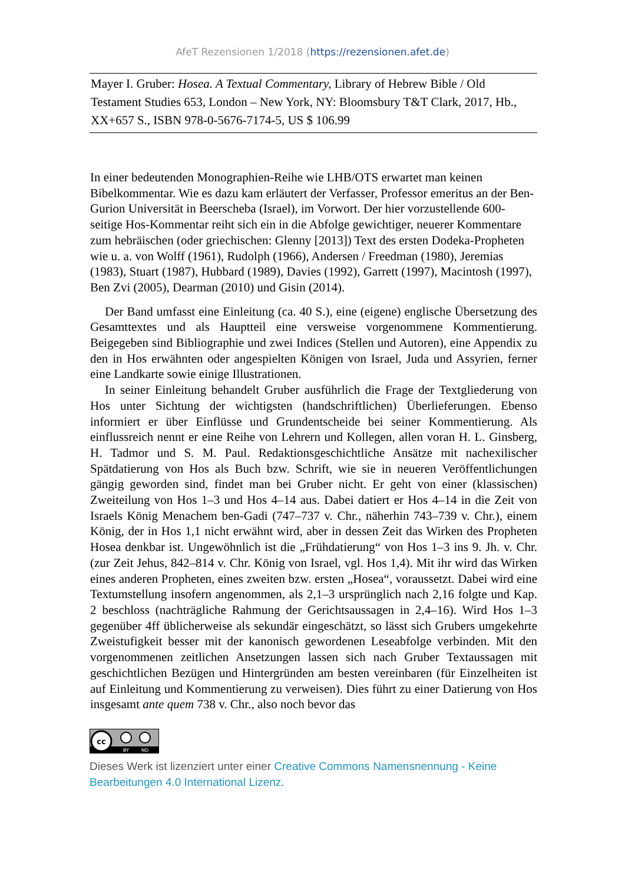AfeT Rezensionen 1/2018 (https://rezensionen.afet.de)
Mayer I. Gruber: Hosea. A Textual Commentary, Library of Hebrew Bible / Old Testament Studies 653, London – New York, NY: Bloomsbury T&T Clark, 2017, Hb., XX+657 S., ISBN 978-0-5676-7174-5, US $ 106.99
In einer bedeutenden Monographien-Reihe wie LHB/OTS erwartet man keinen Bibelkommentar. Wie es dazu kam erläutert der Verfasser, Professor emeritus an der Ben-Gurion Universität in Beerscheba (Israel), im Vorwort. Der hier vorzustellende 600-seitige Hos-Kommentar reiht sich ein in die Abfolge gewichtiger, neuerer Kommentare zum hebräischen (oder griechischen: Glenny [2013]) Text des ersten Dodeka-Propheten wie u. a. von Wolff (1961), Rudolph (1966), Andersen / Freedman (1980), Jeremias (1983), Stuart (1987), Hubbard (1989), Davies (1992), Garrett (1997), Macintosh (1997), Ben Zvi (2005), Dearman (2010) und Gisin (2014).
Der Band umfasst eine Einleitung (ca. 40 S.), eine (eigene) englische Übersetzung des Gesamttextes und als Hauptteil eine versweise vorgenommene Kommentierung. Beigegeben sind Bibliographie und zwei Indices (Stellen und Autoren), eine Appendix zu den in Hos erwähnten oder angespielten Königen von Israel, Juda und Assyrien, ferner eine Landkarte sowie einige Illustrationen.
In seiner Einleitung behandelt Gruber ausführlich die Frage der Textgliederung von Hos unter Sichtung der wichtigsten (handschriftlichen) Überlieferungen. Ebenso informiert er über Einflüsse und Grundentscheide bei seiner Kommentierung. Als einflussreich nennt er eine Reihe von Lehrern und Kollegen, allen voran H. L. Ginsberg, H. Tadmor und S. M. Paul. Redaktionsgeschichtliche Ansätze mit nachexilischer Spätdatierung von Hos als Buch bzw. Schrift, wie sie in neueren Veröffentlichungen gängig geworden sind, findet man bei Gruber nicht. Er geht von einer (klassischen) Zweiteilung von Hos 1–3 und Hos 4–14 aus. Dabei datiert er Hos 4–14 in die Zeit von Israels König Menachem ben-Gadi (747–737 v. Chr., näherhin 743–739 v. Chr.), einem König, der in Hos 1,1 nicht erwähnt wird, aber in dessen Zeit das Wirken des Propheten Hosea denkbar ist. Ungewöhnlich ist die „Frühdatierung“ von Hos 1–3 ins 9. Jh. v. Chr. (zur Zeit Jehus, 842–814 v. Chr. König von Israel, vgl. Hos 1,4). Mit ihr wird das Wirken eines anderen Propheten, eines zweiten bzw. ersten „Hosea“, voraussetzt. Dabei wird eine Textumstellung insofern angenommen, als 2,1–3 ursprünglich nach 2,16 folgte und Kap. 2 beschloss (nachträgliche Rahmung der Gerichtsaussagen in 2,4–16). Wird Hos 1–3 gegenüber 4ff üblicherweise als sekundär eingeschätzt, so lässt sich Grubers umgekehrte Zweistufigkeit besser mit der kanonisch gewordenen Leseabfolge verbinden. Mit den vorgenommenen zeitlichen Ansetzungen lassen sich nach Gruber Textaussagen mit geschichtlichen Bezügen und Hintergründen am besten vereinbaren (für Einzelheiten ist auf Einleitung und Kommentierung zu verweisen). Dies führt zu einer Datierung von Hos insgesamt ante quem 738 v. Chr., also noch bevor das
cc
BY
ND
Dieses Werk ist lizenziert unter einer Creative Commons Namensnennung - Keine Bearbeitungen 4.0 International Lizenz.